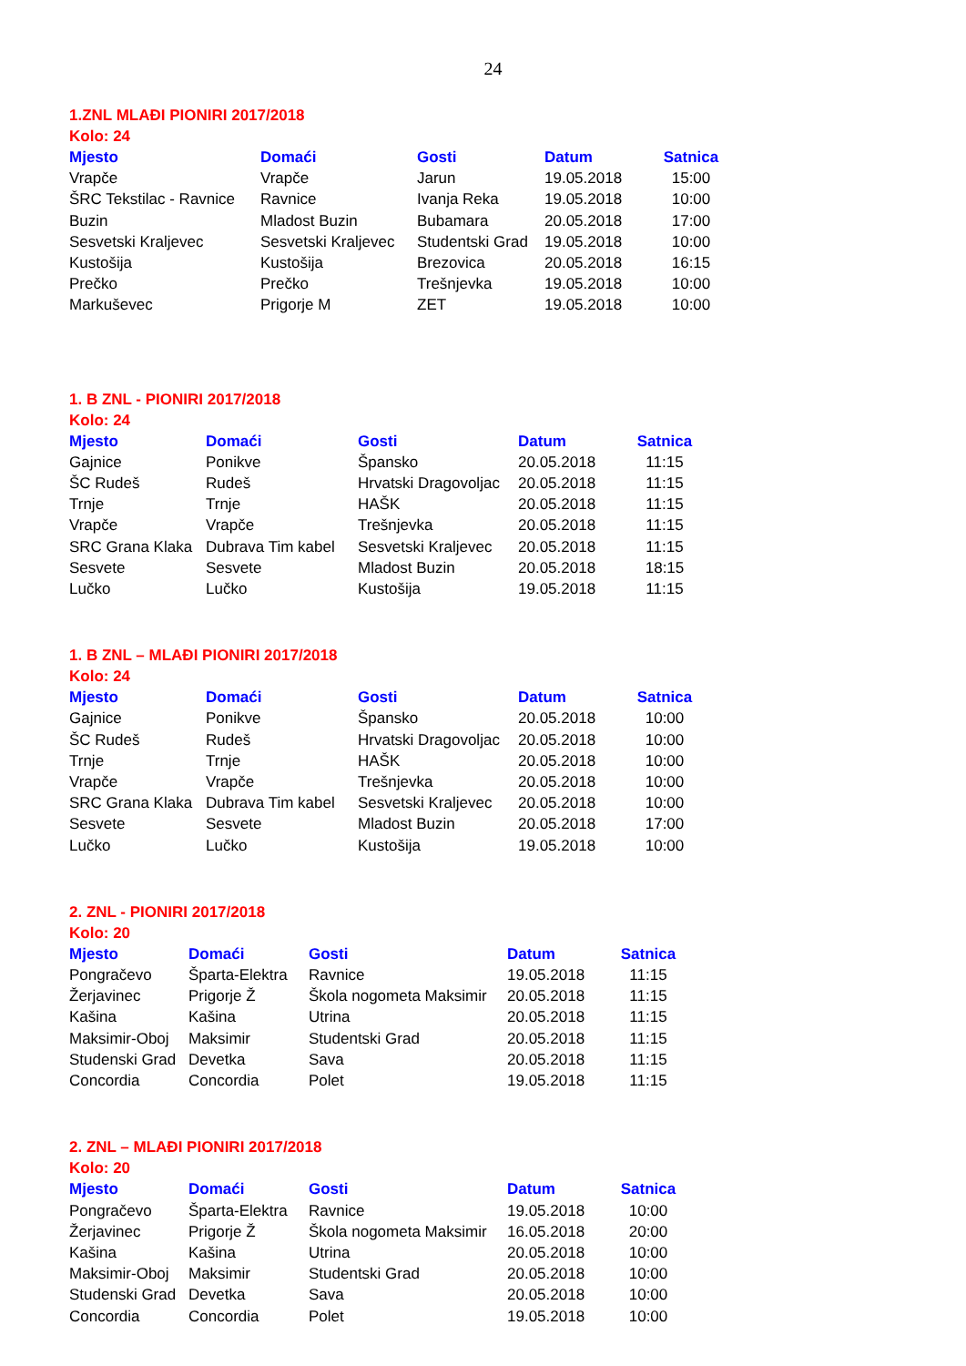24
1.ZNL MLAĐI PIONIRI 2017/2018
Kolo: 24
| Mjesto | Domaći | Gosti | Datum | Satnica |
| --- | --- | --- | --- | --- |
| Vrapče | Vrapče | Jarun | 19.05.2018 | 15:00 |
| ŠRC Tekstilac - Ravnice | Ravnice | Ivanja Reka | 19.05.2018 | 10:00 |
| Buzin | Mladost Buzin | Bubamara | 20.05.2018 | 17:00 |
| Sesvetski Kraljevec | Sesvetski Kraljevec | Studentski Grad | 19.05.2018 | 10:00 |
| Kustošija | Kustošija | Brezovica | 20.05.2018 | 16:15 |
| Prečko | Prečko | Trešnjevka | 19.05.2018 | 10:00 |
| Markuševec | Prigorje M | ZET | 19.05.2018 | 10:00 |
1. B ZNL - PIONIRI 2017/2018
Kolo: 24
| Mjesto | Domaći | Gosti | Datum | Satnica |
| --- | --- | --- | --- | --- |
| Gajnice | Ponikve | Špansko | 20.05.2018 | 11:15 |
| ŠC Rudeš | Rudeš | Hrvatski Dragovoljac | 20.05.2018 | 11:15 |
| Trnje | Trnje | HAŠK | 20.05.2018 | 11:15 |
| Vrapče | Vrapče | Trešnjevka | 20.05.2018 | 11:15 |
| SRC Grana Klaka | Dubrava Tim kabel | Sesvetski Kraljevec | 20.05.2018 | 11:15 |
| Sesvete | Sesvete | Mladost Buzin | 20.05.2018 | 18:15 |
| Lučko | Lučko | Kustošija | 19.05.2018 | 11:15 |
1. B ZNL – MLAĐI PIONIRI 2017/2018
Kolo: 24
| Mjesto | Domaći | Gosti | Datum | Satnica |
| --- | --- | --- | --- | --- |
| Gajnice | Ponikve | Špansko | 20.05.2018 | 10:00 |
| ŠC Rudeš | Rudeš | Hrvatski Dragovoljac | 20.05.2018 | 10:00 |
| Trnje | Trnje | HAŠK | 20.05.2018 | 10:00 |
| Vrapče | Vrapče | Trešnjevka | 20.05.2018 | 10:00 |
| SRC Grana Klaka | Dubrava Tim kabel | Sesvetski Kraljevec | 20.05.2018 | 10:00 |
| Sesvete | Sesvete | Mladost Buzin | 20.05.2018 | 17:00 |
| Lučko | Lučko | Kustošija | 19.05.2018 | 10:00 |
2. ZNL - PIONIRI 2017/2018
Kolo: 20
| Mjesto | Domaći | Gosti | Datum | Satnica |
| --- | --- | --- | --- | --- |
| Pongračevo | Šparta-Elektra | Ravnice | 19.05.2018 | 11:15 |
| Žerjavinec | Prigorje Ž | Škola nogometa Maksimir | 20.05.2018 | 11:15 |
| Kašina | Kašina | Utrina | 20.05.2018 | 11:15 |
| Maksimir-Oboj | Maksimir | Studentski Grad | 20.05.2018 | 11:15 |
| Studenski Grad | Devetka | Sava | 20.05.2018 | 11:15 |
| Concordia | Concordia | Polet | 19.05.2018 | 11:15 |
2. ZNL – MLAĐI PIONIRI 2017/2018
Kolo: 20
| Mjesto | Domaći | Gosti | Datum | Satnica |
| --- | --- | --- | --- | --- |
| Pongračevo | Šparta-Elektra | Ravnice | 19.05.2018 | 10:00 |
| Žerjavinec | Prigorje Ž | Škola nogometa Maksimir | 16.05.2018 | 20:00 |
| Kašina | Kašina | Utrina | 20.05.2018 | 10:00 |
| Maksimir-Oboj | Maksimir | Studentski Grad | 20.05.2018 | 10:00 |
| Studenski Grad | Devetka | Sava | 20.05.2018 | 10:00 |
| Concordia | Concordia | Polet | 19.05.2018 | 10:00 |